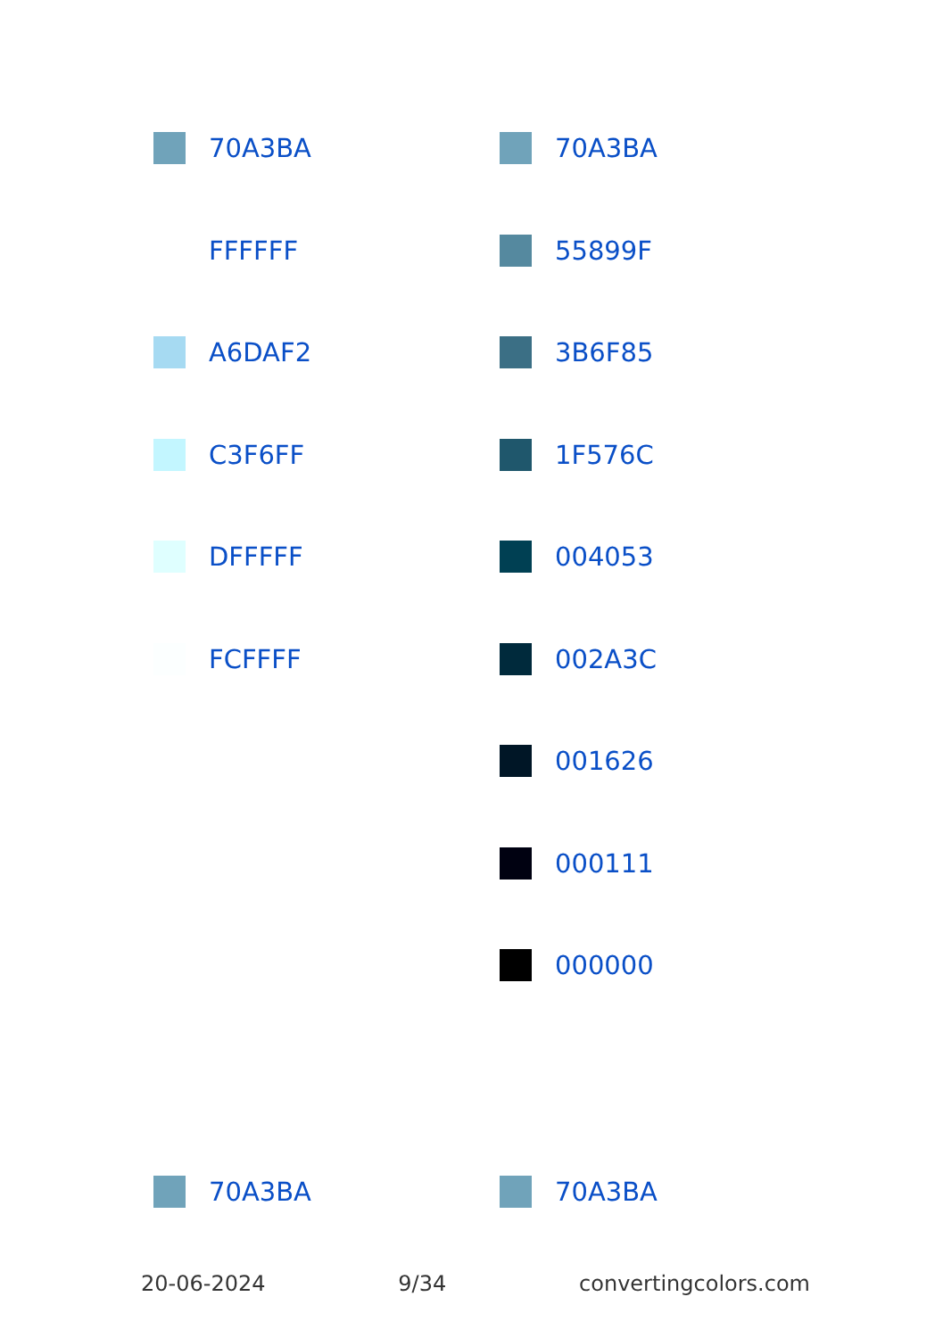70A3BA
FFFFFF
A6DAF2
C3F6FF
DFFFFF
FCFFFF
70A3BA
55899F
3B6F85
1F576C
004053
002A3C
001626
000111
000000
70A3BA 70A3BA
20-06-2024 9/34 convertingcolors.com